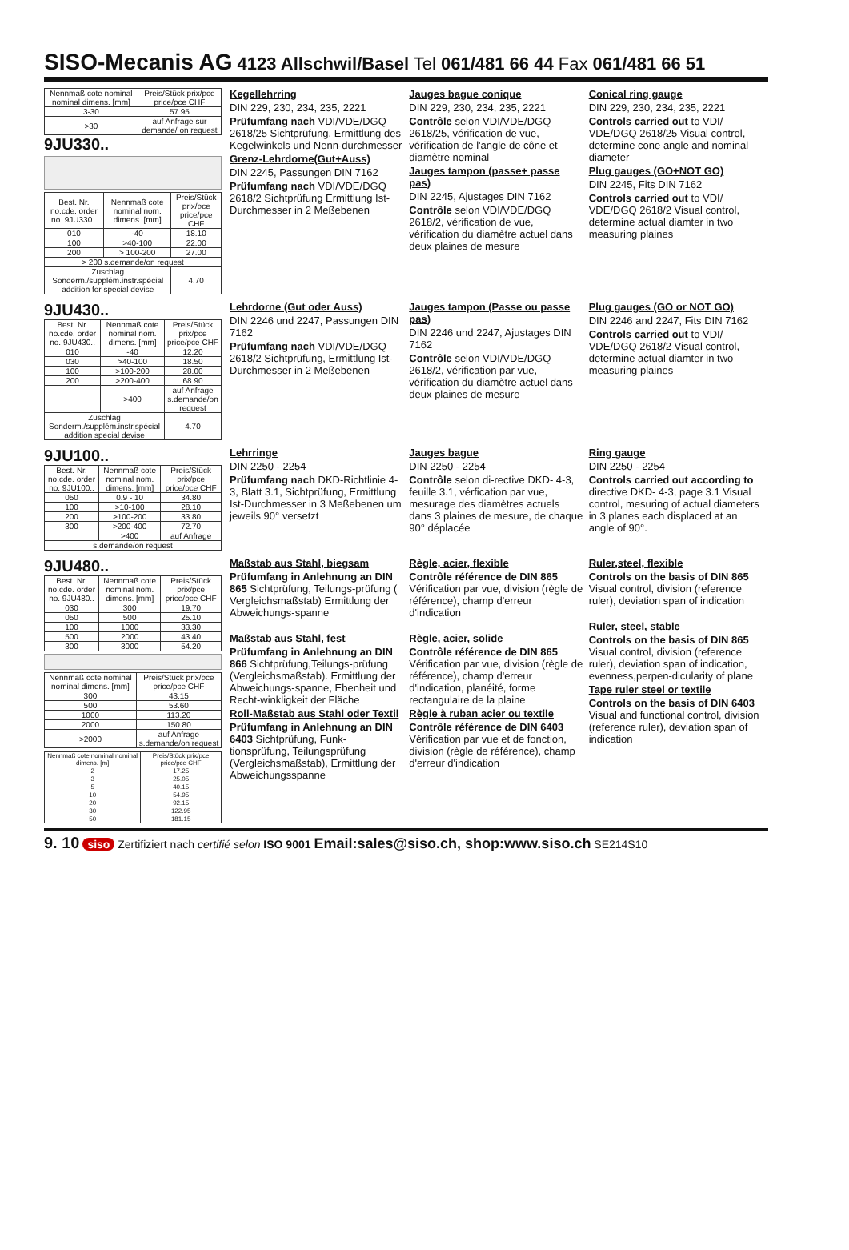SISO-Mecanis AG 4123 Allschwil/Basel Tel 061/481 66 44 Fax 061/481 66 51
| Nennmaß cote nominal nominal dimens. [mm] | Preis/Stück prix/pce price/pce CHF |
| 3-30 | 57.95 |
| >30 | auf Anfrage sur demande/ on request |
9JU330..
| Best. Nr. no.cde. order no. 9JU330.. | Nennmaß cote nominal nom. dimens. [mm] | Preis/Stück prix/pce price/pce CHF |
| 010 | -40 | 18.10 |
| 100 | >40-100 | 22.00 |
| 200 | > 100-200 | 27.00 |
| > 200 s.demande/on request | | |
| Zuschlag Sonderm./supplém.instr.spécial addition for special devise | | 4.70 |
Kegellehrring
DIN 229, 230, 234, 235, 2221
Prüfumfang nach VDI/VDE/DGQ 2618/25 Sichtprüfung, Ermittlung des Kegelwinkels und Nenn-durchmesser
Grenz-Lehrdorne(Gut+Auss)
DIN 2245, Passungen DIN 7162
Prüfumfang nach VDI/VDE/DGQ 2618/2 Sichtprüfung Ermittlung Ist-Durchmesser in 2 Meßebenen
Jauges bague conique
DIN 229, 230, 234, 235, 2221
Contrôle selon VDI/VDE/DGQ 2618/25, vérification de vue, vérification de l'angle de cône et diamètre nominal
Jauges tampon (passe+ passe pas)
DIN 2245, Ajustages DIN 7162
Contrôle selon VDI/VDE/DGQ 2618/2, vérification de vue, vérification du diamètre actuel dans deux plaines de mesure
Conical ring gauge
DIN 229, 230, 234, 235, 2221
Controls carried out to VDI/ VDE/DGQ 2618/25 Visual control, determine cone angle and nominal diameter
Plug gauges (GO+NOT GO)
DIN 2245, Fits DIN 7162
Controls carried out to VDI/ VDE/DGQ 2618/2 Visual control, determine actual diamter in two measuring plaines
9JU430..
| Best. Nr. no.cde. order no. 9JU430.. | Nennmaß cote nominal nom. dimens. [mm] | Preis/Stück prix/pce price/pce CHF |
| 010 | -40 | 12.20 |
| 030 | >40-100 | 18.50 |
| 100 | >100-200 | 28.00 |
| 200 | >200-400 | 68.90 |
| | >400 | auf Anfrage s.demande/on request |
| Zuschlag Sonderm./supplém.instr.spécial addition special devise | | 4.70 |
Lehrdorne (Gut oder Auss)
DIN 2246 und 2247, Passungen DIN 7162
Prüfumfang nach VDI/VDE/DGQ 2618/2 Sichtprüfung, Ermittlung Ist-Durchmesser in 2 Meßebenen
Jauges tampon (Passe ou passe pas)
DIN 2246 und 2247, Ajustages DIN 7162
Contrôle selon VDI/VDE/DGQ 2618/2, vérification par vue, vérification du diamètre actuel dans deux plaines de mesure
Plug gauges (GO or NOT GO)
DIN 2246 and 2247, Fits DIN 7162
Controls carried out to VDI/ VDE/DGQ 2618/2 Visual control, determine actual diamter in two measuring plaines
9JU100..
| Best. Nr. no.cde. order no. 9JU100.. | Nennmaß cote nominal nom. dimens. [mm] | Preis/Stück prix/pce price/pce CHF |
| 050 | 0.9 - 10 | 34.80 |
| 100 | >10-100 | 28.10 |
| 200 | >100-200 | 33.80 |
| 300 | >200-400 | 72.70 |
| | >400 | auf Anfrage |
| s.demande/on request | | |
Lehrringe
DIN 2250 - 2254
Prüfumfang nach DKD-Richtlinie 4-3, Blatt 3.1, Sichtprüfung, Ermittlung Ist-Durchmesser in 3 Meßebenen um jeweils 90° versetzt
Jauges bague
DIN 2250 - 2254
Contrôle selon di-rective DKD- 4-3, feuille 3.1, vérfication par vue, mesurage des diamètres actuels dans 3 plaines de mesure, de chaque 90° déplacée
Ring gauge
DIN 2250 - 2254
Controls carried out according to directive DKD- 4-3, page 3.1 Visual control, mesuring of actual diameters in 3 planes each displaced at an angle of 90°.
9JU480..
| Best. Nr. no.cde. order no. 9JU480.. | Nennmaß cote nominal nom. dimens. [mm] | Preis/Stück prix/pce price/pce CHF |
| 030 | 300 | 19.70 |
| 050 | 500 | 25.10 |
| 100 | 1000 | 33.30 |
| 500 | 2000 | 43.40 |
| 300 | 3000 | 54.20 |
| Nennmaß cote nominal nominal dimens. [mm] | Preis/Stück prix/pce price/pce CHF |
| 300 | 43.15 |
| 500 | 53.60 |
| 1000 | 113.20 |
| 2000 | 150.80 |
| >2000 | auf Anfrage s.demande/on request |
| Nennmaß cote nominal nominal dimens. [m] | Preis/Stück prix/pce price/pce CHF |
| 2 | 17.25 |
| 3 | 25.05 |
| 5 | 40.15 |
| 10 | 54.95 |
| 20 | 92.15 |
| 30 | 122.95 |
| 50 | 181.15 |
Maßstab aus Stahl, biegsam
Prüfumfang in Anlehnung an DIN 865 Sichtprüfung, Teilungs-prüfung ( Vergleichsmaßstab) Ermittlung der Abweichungs-spanne
Maßstab aus Stahl, fest
Prüfumfang in Anlehnung an DIN 866 Sichtprüfung,Teilungs-prüfung (Vergleichsmaßstab). Ermittlung der Abweichungs-spanne, Ebenheit und Recht-winkligkeit der Fläche
Roll-Maßstab aus Stahl oder Textil
Prüfumfang in Anlehnung an DIN 6403 Sichtprüfung, Funk-tionsprüfung, Teilungsprüfung (Vergleichsmaßstab), Ermittlung der Abweichungsspanne
Règle, acier, flexible
Contrôle référence de DIN 865 Vérification par vue, division (règle de référence), champ d'erreur d'indication
Règle, acier, solide
Contrôle référence de DIN 865 Vérification par vue, division (règle de référence), champ d'erreur d'indication, planéité, forme rectangulaire de la plaine
Règle à ruban acier ou textile
Contrôle référence de DIN 6403 Vérification par vue et de fonction, division (règle de référence), champ d'erreur d'indication
Ruler,steel, flexible
Controls on the basis of DIN 865 Visual control, division (reference ruler), deviation span of indication
Ruler, steel, stable
Controls on the basis of DIN 865 Visual control, division (reference ruler), deviation span of indication, evenness,perpen-dicularity of plane
Tape ruler steel or textile
Controls on the basis of DIN 6403 Visual and functional control, division (reference ruler), deviation span of indication
9. 10 siso Zertifiziert nach certifié selon ISO 9001 Email:sales@siso.ch, shop:www.siso.ch SE214S10